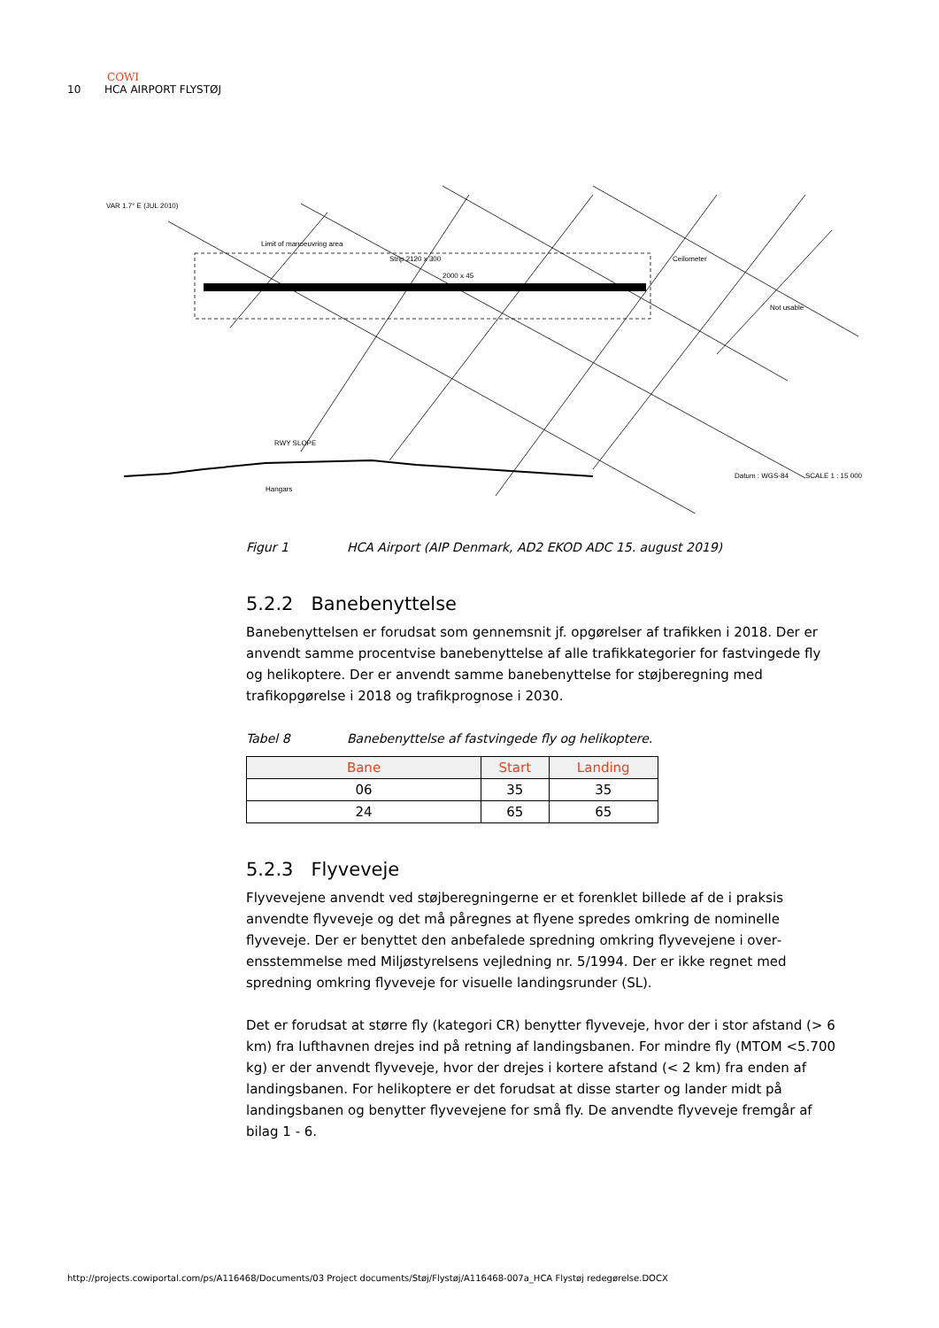COWI
10 HCA AIRPORT FLYSTØJ
VAR 1.7° E (JUL 2010)
Limit of manoeuvring area
Strip 2120 x 300
2000 x 45
Hangars
RWY SLOPE
Datum : WGS-84
SCALE 1 : 15 000
Not usable
Ceilometer
Figur 1 HCA Airport (AIP Denmark, AD2 EKOD ADC 15. august 2019)
5.2.2 Banebenyttelse
Banebenyttelsen er forudsat som gennemsnit jf. opgørelser af trafikken i 2018. Der er anvendt samme procentvise banebenyttelse af alle trafikkategorier for fastvingede fly og helikoptere. Der er anvendt samme banebenyttelse for støjbe­regning med trafikopgørelse i 2018 og trafikprognose i 2030.
Tabel 8 Banebenyttelse af fastvingede fly og helikoptere.
| Bane | Start | Landing |
| --- | --- | --- |
| 06 | 35 | 35 |
| 24 | 65 | 65 |
5.2.3 Flyveveje
Flyvevejene anvendt ved støjberegningerne er et forenklet billede af de i praksis anvendte flyveveje og det må påregnes at flyene spredes omkring de nominelle flyveveje. Der er benyttet den anbefalede spredning omkring flyvevejene i over­ensstemmelse med Miljøstyrelsens vejledning nr. 5/1994. Der er ikke regnet med spredning omkring flyveveje for visuelle landingsrunder (SL).
Det er forudsat at større fly (kategori CR) benytter flyveveje, hvor der i stor af­stand (> 6 km) fra lufthavnen drejes ind på retning af landingsbanen. For min­dre fly (MTOM <5.700 kg) er der anvendt flyveveje, hvor der drejes i kortere af­stand (< 2 km) fra enden af landingsbanen. For helikoptere er det forudsat at disse starter og lander midt på landingsbanen og benytter flyvevejene for små fly. De anvendte flyveveje fremgår af bilag 1 - 6.
http://projects.cowiportal.com/ps/A116468/Documents/03 Project documents/Støj/Flystøj/A116468-007a_HCA Flystøj redegørelse.DOCX